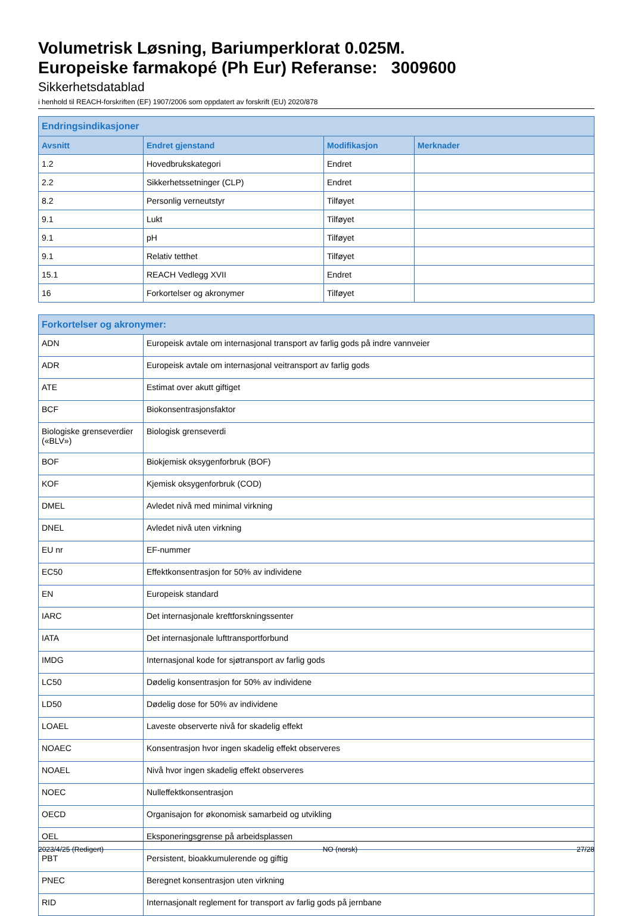Volumetrisk Løsning, Bariumperklorat 0.025M.
Europeiske farmakopé (Ph Eur) Referanse: 3009600
Sikkerhetsdatablad
i henhold til REACH-forskriften (EF) 1907/2006 som oppdatert av forskrift (EU) 2020/878
| Endringsindikasjoner | | | |
| --- | --- | --- | --- |
| Avsnitt | Endret gjenstand | Modifikasjon | Merknader |
| 1.2 | Hovedbrukskategori | Endret | |
| 2.2 | Sikkerhetssetninger (CLP) | Endret | |
| 8.2 | Personlig verneutstyr | Tilføyet | |
| 9.1 | Lukt | Tilføyet | |
| 9.1 | pH | Tilføyet | |
| 9.1 | Relativ tetthet | Tilføyet | |
| 15.1 | REACH Vedlegg XVII | Endret | |
| 16 | Forkortelser og akronymer | Tilføyet | |
| Forkortelser og akronymer: | |
| --- | --- |
| ADN | Europeisk avtale om internasjonal transport av farlig gods på indre vannveier |
| ADR | Europeisk avtale om internasjonal veitransport av farlig gods |
| ATE | Estimat over akutt giftiget |
| BCF | Biokonsentrasjonsfaktor |
| Biologiske grenseverdier («BLV») | Biologisk grenseverdi |
| BOF | Biokjemisk oksygenforbruk (BOF) |
| KOF | Kjemisk oksygenforbruk (COD) |
| DMEL | Avledet nivå med minimal virkning |
| DNEL | Avledet nivå uten virkning |
| EU nr | EF-nummer |
| EC50 | Effektkonsentrasjon for 50% av individene |
| EN | Europeisk standard |
| IARC | Det internasjonale kreftforskningssenter |
| IATA | Det internasjonale lufttransportforbund |
| IMDG | Internasjonal kode for sjøtransport av farlig gods |
| LC50 | Dødelig konsentrasjon for 50% av individene |
| LD50 | Dødelig dose for 50% av individene |
| LOAEL | Laveste observerte nivå for skadelig effekt |
| NOAEC | Konsentrasjon hvor ingen skadelig effekt observeres |
| NOAEL | Nivå hvor ingen skadelig effekt observeres |
| NOEC | Nulleffektkonsentrasjon |
| OECD | Organisajon for økonomisk samarbeid og utvikling |
| OEL | Eksponeringsgrense på arbeidsplassen |
| PBT | Persistent, bioakkumulerende og giftig |
| PNEC | Beregnet konsentrasjon uten virkning |
| RID | Internasjonalt reglement for transport av farlig gods på jernbane |
2023/4/25 (Redigert) NO (norsk) 27/28